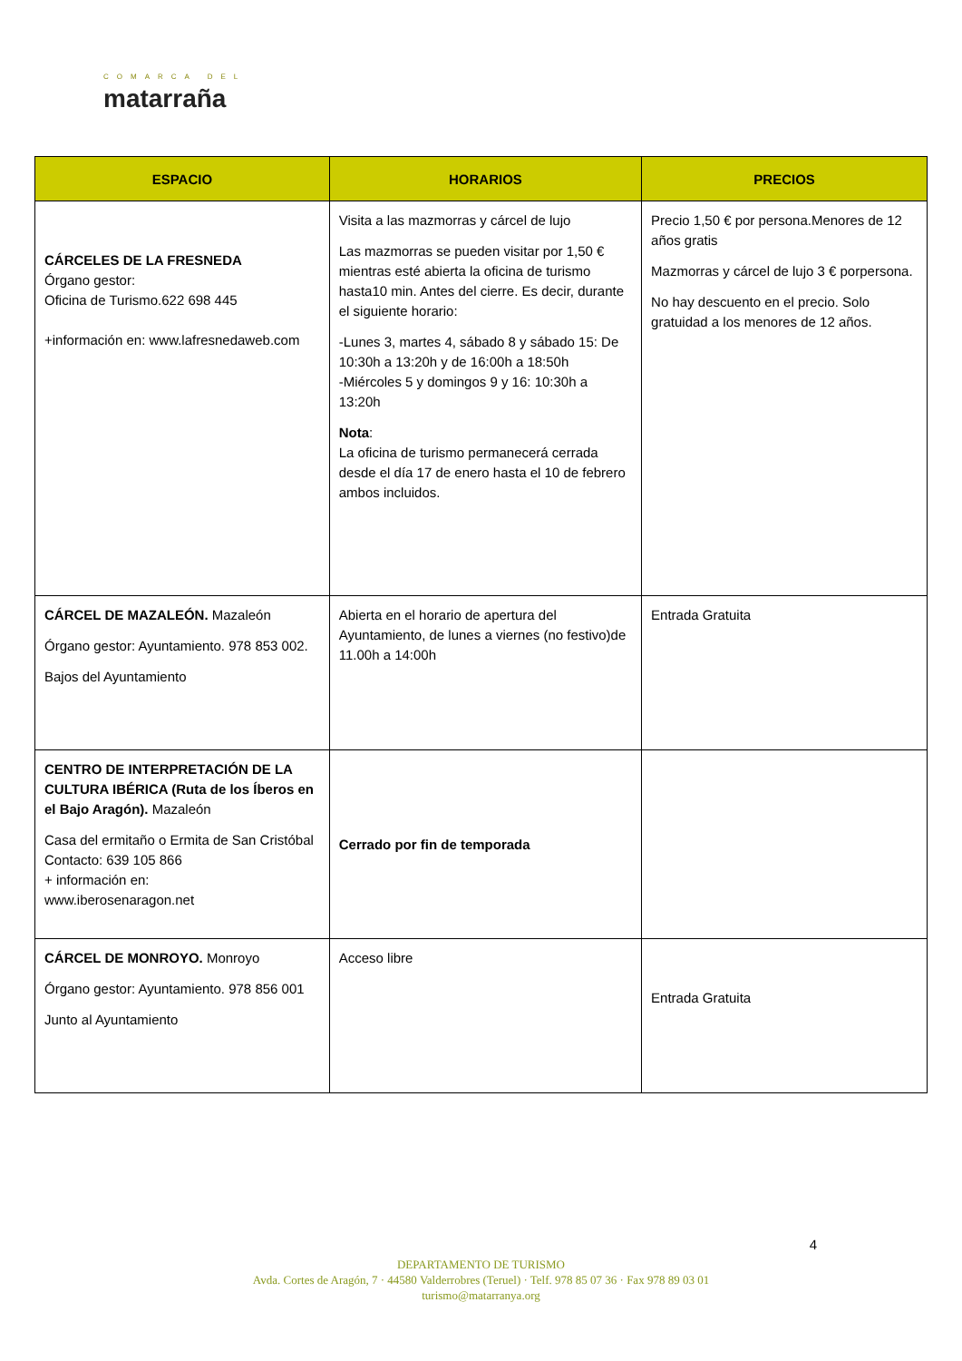COMARCA DEL
matarraña
| ESPACIO | HORARIOS | PRECIOS |
| --- | --- | --- |
| CÁRCELES DE LA FRESNEDA Órgano gestor: Oficina de Turismo.622 698 445 +información en: www.lafresnedaweb.com | Visita a las mazmorras y cárcel de lujo Las mazmorras se pueden visitar por 1,50 € mientras esté abierta la oficina de turismo hasta10 min. Antes del cierre. Es decir, durante el siguiente horario: -Lunes 3, martes 4, sábado 8 y sábado 15: De 10:30h a 13:20h y de 16:00h a 18:50h -Miércoles 5 y domingos 9 y 16: 10:30h a 13:20h Nota : La oficina de turismo permanecerá cerrada desde el día 17 de enero hasta el 10 de febrero ambos incluidos. | Precio 1,50 € por persona.Menores de 12 años gratis Mazmorras y cárcel de lujo 3 € porpersona. No hay descuento en el precio. Solo gratuidad a los menores de 12 años. |
| CÁRCEL DE MAZALEÓN. Mazaleón Órgano gestor: Ayuntamiento. 978 853 002. Bajos del Ayuntamiento | Abierta en el horario de apertura del Ayuntamiento, de lunes a viernes (no festivo)de 11.00h a 14:00h | Entrada Gratuita |
| CENTRO DE INTERPRETACIÓN DE LA CULTURA IBÉRICA (Ruta de los Íberos en el Bajo Aragón). Mazaleón Casa del ermitaño o Ermita de San Cristóbal Contacto: 639 105 866 + información en: www.iberosenaragon.net | Cerrado por fin de temporada | |
| CÁRCEL DE MONROYO. Monroyo Órgano gestor: Ayuntamiento. 978 856 001 Junto al Ayuntamiento | Acceso libre | Entrada Gratuita |
4
DEPARTAMENTO DE TURISMO
Avda. Cortes de Aragón, 7 · 44580 Valderrobres (Teruel) · Telf. 978 85 07 36 · Fax 978 89 03 01
turismo@matarranya.org